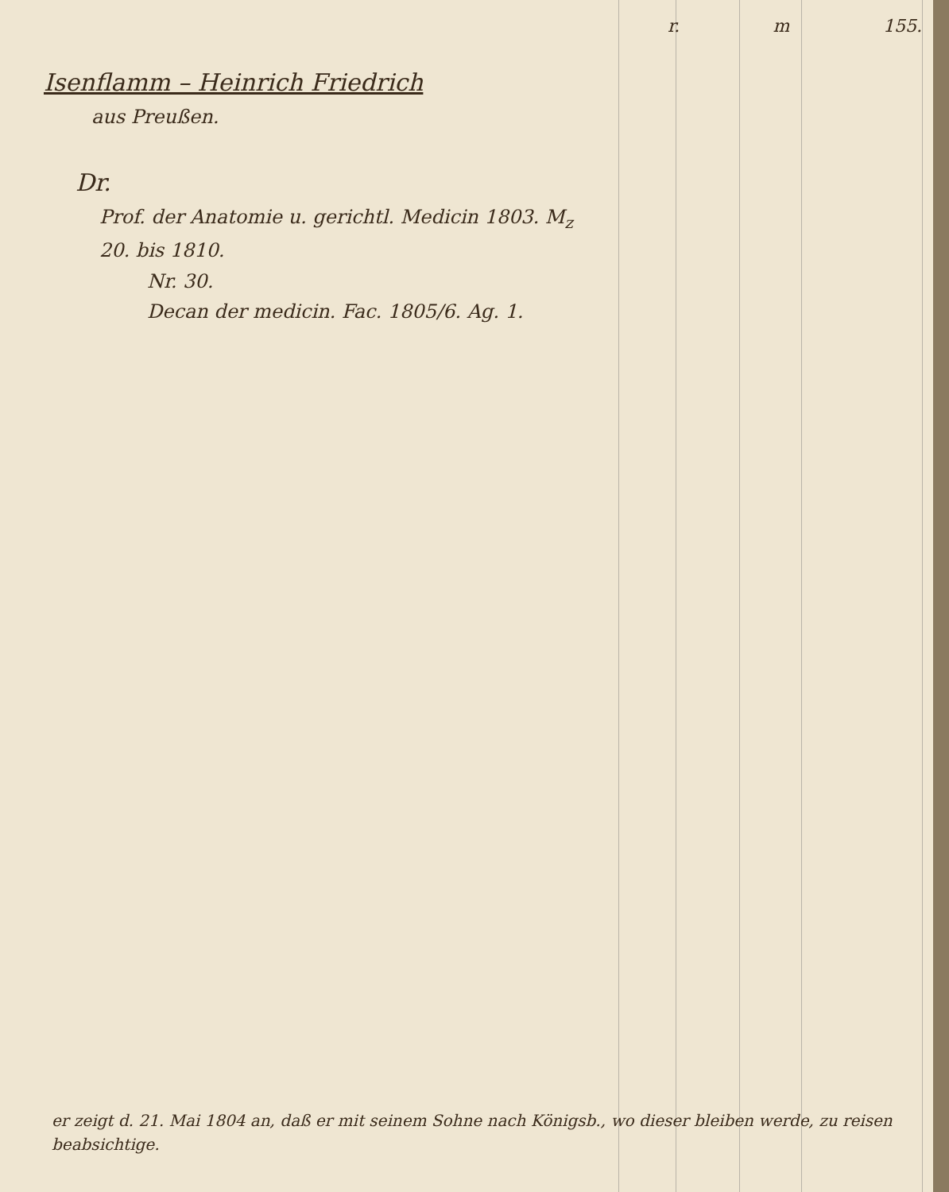r. m 155.
Isenflamm – Heinrich Friedrich
aus Preußen.
Dr.
Prof. der Anatomie u. gerichtl. Medicin 1803. M<sub>z</sub> 20. bis 1810.
Nr. 30.
Decan der medicin. Fac. 1805/6. Ag. 1.
er zeigt d. 21. Mai 1804 an, daß er mit seinem Sohne nach Königsb., wo dieser bleiben werde, zu reisen beabsichtige.